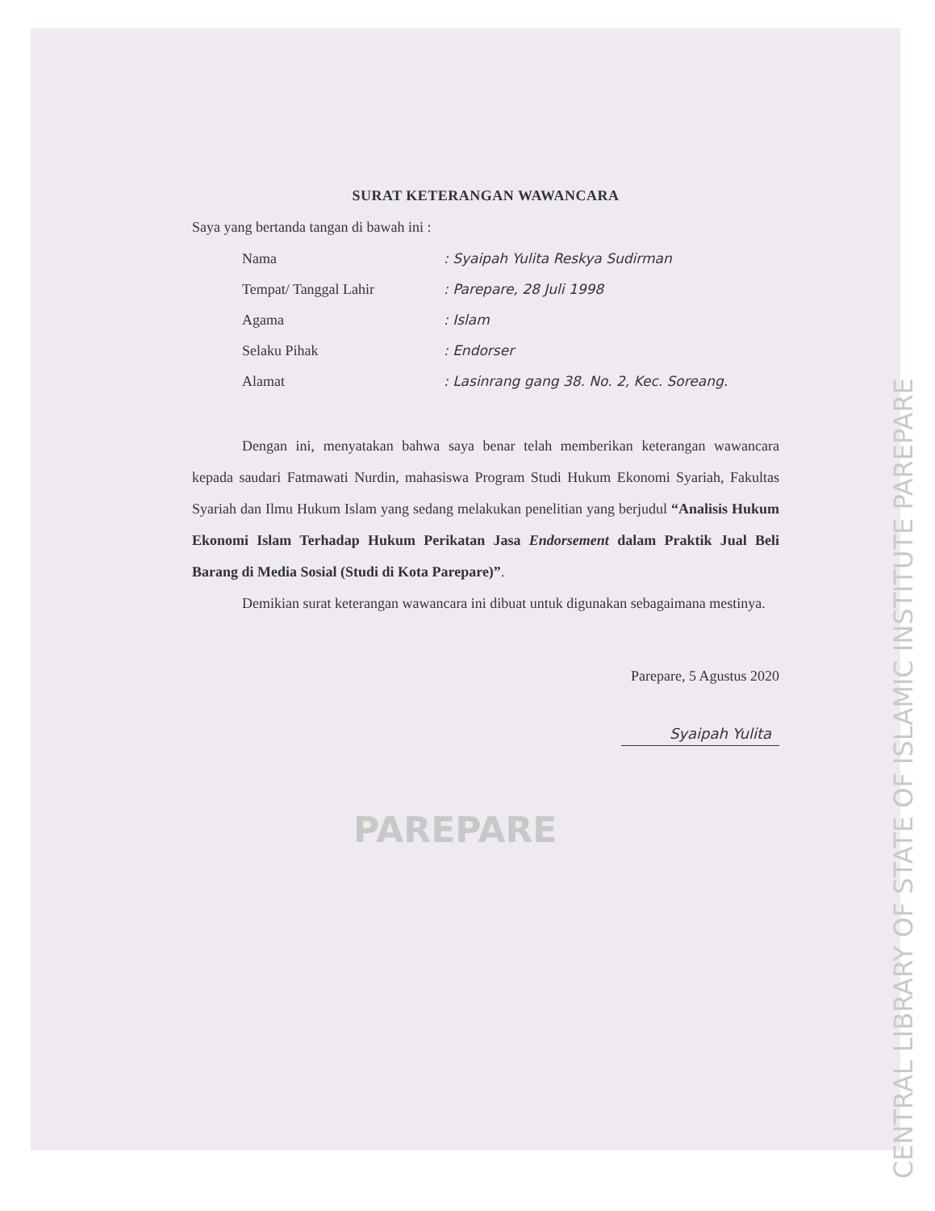SURAT KETERANGAN WAWANCARA
Saya yang bertanda tangan di bawah ini :
Nama : Syaipah Yulita Reskya Sudirman
Tempat/ Tanggal Lahir : Parepare, 28 Juli 1998
Agama : Islam
Selaku Pihak : Endorser
Alamat : Lasinrang gang 38. No. 2, Kec. Soreang.
Dengan ini, menyatakan bahwa saya benar telah memberikan keterangan wawancara kepada saudari Fatmawati Nurdin, mahasiswa Program Studi Hukum Ekonomi Syariah, Fakultas Syariah dan Ilmu Hukum Islam yang sedang melakukan penelitian yang berjudul “Analisis Hukum Ekonomi Islam Terhadap Hukum Perikatan Jasa Endorsement dalam Praktik Jual Beli Barang di Media Sosial (Studi di Kota Parepare)”.
Demikian surat keterangan wawancara ini dibuat untuk digunakan sebagaimana mestinya.
Parepare, 5 Agustus 2020
Syaipah Yulita
PAREPARE
CENTRAL LIBRARY OF STATE OF ISLAMIC INSTITUTE PAREPARE